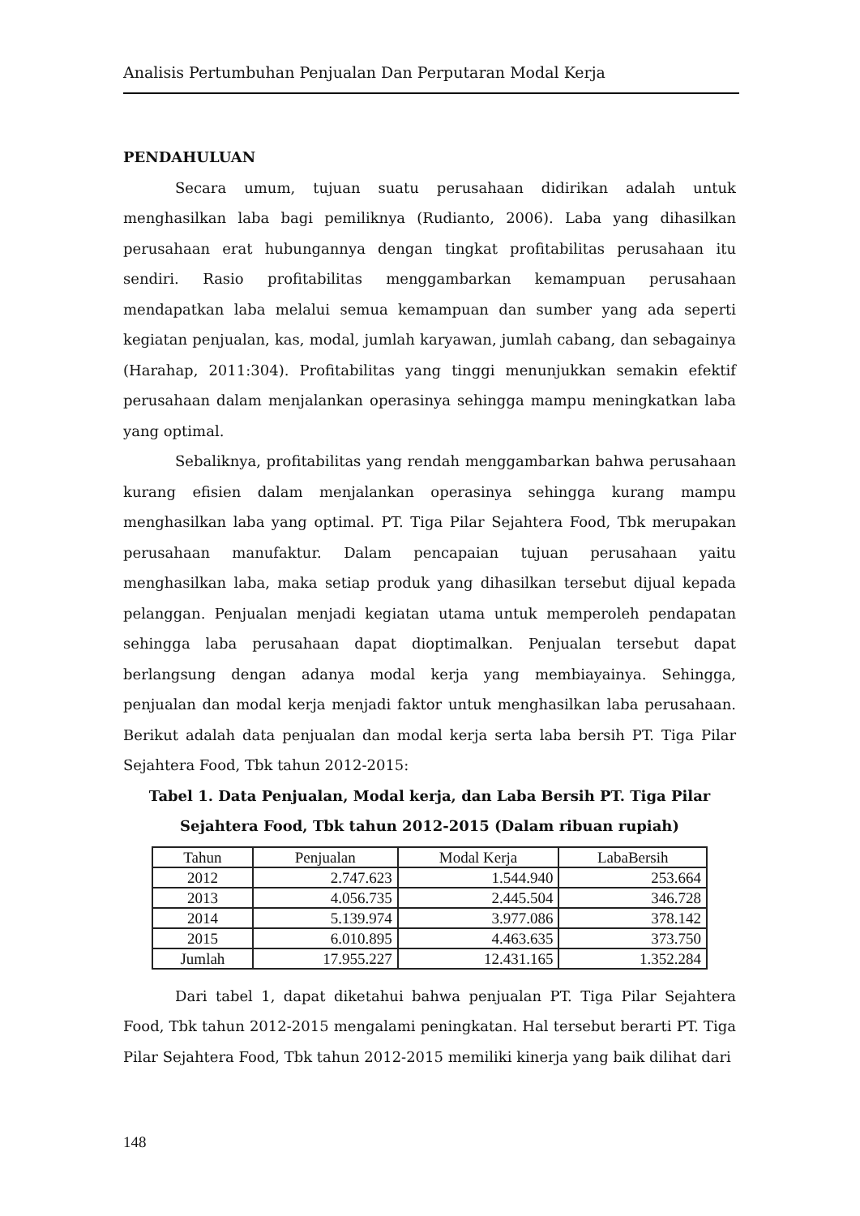Analisis Pertumbuhan Penjualan Dan Perputaran Modal Kerja
PENDAHULUAN
Secara umum, tujuan suatu perusahaan didirikan adalah untuk menghasilkan laba bagi pemiliknya (Rudianto, 2006). Laba yang dihasilkan perusahaan erat hubungannya dengan tingkat profitabilitas perusahaan itu sendiri. Rasio profitabilitas menggambarkan kemampuan perusahaan mendapatkan laba melalui semua kemampuan dan sumber yang ada seperti kegiatan penjualan, kas, modal, jumlah karyawan, jumlah cabang, dan sebagainya (Harahap, 2011:304). Profitabilitas yang tinggi menunjukkan semakin efektif perusahaan dalam menjalankan operasinya sehingga mampu meningkatkan laba yang optimal.
Sebaliknya, profitabilitas yang rendah menggambarkan bahwa perusahaan kurang efisien dalam menjalankan operasinya sehingga kurang mampu menghasilkan laba yang optimal. PT. Tiga Pilar Sejahtera Food, Tbk merupakan perusahaan manufaktur. Dalam pencapaian tujuan perusahaan yaitu menghasilkan laba, maka setiap produk yang dihasilkan tersebut dijual kepada pelanggan. Penjualan menjadi kegiatan utama untuk memperoleh pendapatan sehingga laba perusahaan dapat dioptimalkan. Penjualan tersebut dapat berlangsung dengan adanya modal kerja yang membiayainya. Sehingga, penjualan dan modal kerja menjadi faktor untuk menghasilkan laba perusahaan. Berikut adalah data penjualan dan modal kerja serta laba bersih PT. Tiga Pilar Sejahtera Food, Tbk tahun 2012-2015:
Tabel 1. Data Penjualan, Modal kerja, dan Laba Bersih PT. Tiga Pilar Sejahtera Food, Tbk tahun 2012-2015 (Dalam ribuan rupiah)
| Tahun | Penjualan | Modal Kerja | LabaBersih |
| --- | --- | --- | --- |
| 2012 | 2.747.623 | 1.544.940 | 253.664 |
| 2013 | 4.056.735 | 2.445.504 | 346.728 |
| 2014 | 5.139.974 | 3.977.086 | 378.142 |
| 2015 | 6.010.895 | 4.463.635 | 373.750 |
| Jumlah | 17.955.227 | 12.431.165 | 1.352.284 |
Dari tabel 1, dapat diketahui bahwa penjualan PT. Tiga Pilar Sejahtera Food, Tbk tahun 2012-2015 mengalami peningkatan. Hal tersebut berarti PT. Tiga Pilar Sejahtera Food, Tbk tahun 2012-2015 memiliki kinerja yang baik dilihat dari
148